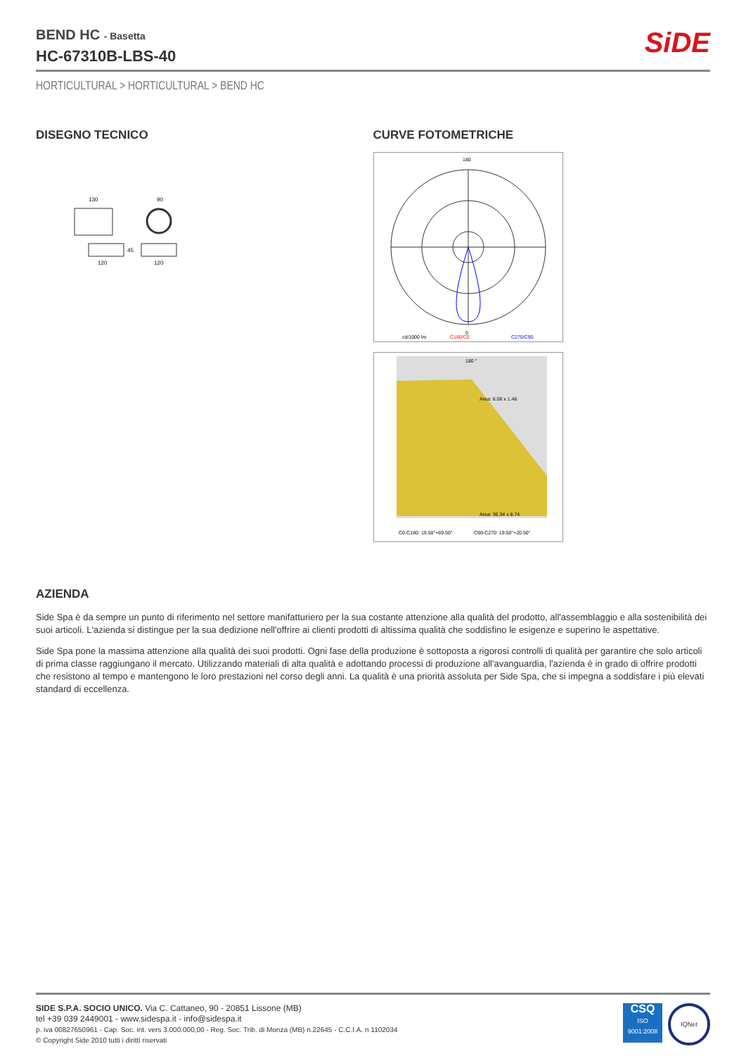BEND HC - Basetta
HC-67310B-LBS-40
SiDE
HORTICULTURAL > HORTICULTURAL > BEND HC
DISEGNO TECNICO
130
120
90
120
45
CURVE FOTOMETRICHE
180
0
cd/1000 lm
C180/C0
C270/C90
180 °
Area: 6.06 x 1.46
Area: 36.34 x 8.74
C0-C180: 19.50°+69.50°
C90-C270: 19.50°+20.50°
AZIENDA
Side Spa è da sempre un punto di riferimento nel settore manifatturiero per la sua costante attenzione alla qualità del prodotto, all'assemblaggio e alla sostenibilità dei suoi articoli. L'azienda si distingue per la sua dedizione nell'offrire ai clienti prodotti di altissima qualità che soddisfino le esigenze e superino le aspettative.
Side Spa pone la massima attenzione alla qualità dei suoi prodotti. Ogni fase della produzione è sottoposta a rigorosi controlli di qualità per garantire che solo articoli di prima classe raggiungano il mercato. Utilizzando materiali di alta qualità e adottando processi di produzione all'avanguardia, l'azienda è in grado di offrire prodotti che resistono al tempo e mantengono le loro prestazioni nel corso degli anni. La qualità è una priorità assoluta per Side Spa, che si impegna a soddisfare i più elevati standard di eccellenza.
SIDE S.P.A. SOCIO UNICO. Via C. Cattaneo, 90 - 20851 Lissone (MB)
tel +39 039 2449001 - www.sidespa.it - info@sidespa.it
p. iva 00827650961 - Cap. Soc. int. vers 3.000.000,00 - Reg. Soc. Trib. di Monza (MB) n.22645 - C.C.I.A. n 1102034
© Copyright Side 2010 tutti i diritti riservati
CSQ
ISO 9001:2008
IQNet